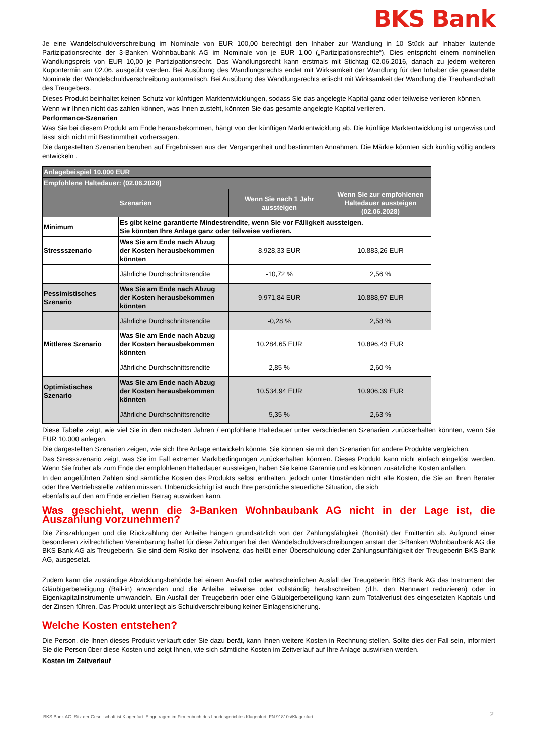BKS Bank
Je eine Wandelschuldverschreibung im Nominale von EUR 100,00 berechtigt den Inhaber zur Wandlung in 10 Stück auf Inhaber lautende Partizipationsrechte der 3-Banken Wohnbaubank AG im Nominale von je EUR 1,00 („Partizipationsrechte“). Dies entspricht einem nominellen Wandlungspreis von EUR 10,00 je Partizipationsrecht. Das Wandlungsrecht kann erstmals mit Stichtag 02.06.2016, danach zu jedem weiteren Kupontermin am 02.06. ausgeübt werden. Bei Ausübung des Wandlungsrechts endet mit Wirksamkeit der Wandlung für den Inhaber die gewandelte Nominale der Wandelschuldverschreibung automatisch. Bei Ausübung des Wandlungsrechts erlischt mit Wirksamkeit der Wandlung die Treuhandschaft des Treugebers.
Dieses Produkt beinhaltet keinen Schutz vor künftigen Marktentwicklungen, sodass Sie das angelegte Kapital ganz oder teilweise verlieren können.
Wenn wir Ihnen nicht das zahlen können, was Ihnen zusteht, könnten Sie das gesamte angelegte Kapital verlieren.
Performance-Szenarien
Was Sie bei diesem Produkt am Ende herausbekommen, hängt von der künftigen Marktentwicklung ab. Die künftige Marktentwicklung ist ungewiss und lässt sich nicht mit Bestimmtheit vorhersagen.
Die dargestellten Szenarien beruhen auf Ergebnissen aus der Vergangenheit und bestimmten Annahmen. Die Märkte könnten sich künftig völlig anders entwickeln .
| Anlagebeispiel 10.000 EUR | | | |
| --- | --- | --- | --- |
| Empfohlene Haltedauer: (02.06.2028) | | | |
| Szenarien | | Wenn Sie nach 1 Jahr aussteigen | Wenn Sie zur empfohlenen Haltedauer aussteigen (02.06.2028) |
| Minimum | Es gibt keine garantierte Mindestrendite, wenn Sie vor Fälligkeit aussteigen. Sie könnten Ihre Anlage ganz oder teilweise verlieren. | | |
| Stressszenario | Was Sie am Ende nach Abzug der Kosten herausbekommen könnten | 8.928,33 EUR | 10.883,26 EUR |
| | Jährliche Durchschnittsrendite | -10,72 % | 2,56 % |
| Pessimistisches Szenario | Was Sie am Ende nach Abzug der Kosten herausbekommen könnten | 9.971,84 EUR | 10.888,97 EUR |
| | Jährliche Durchschnittsrendite | -0,28 % | 2,58 % |
| Mittleres Szenario | Was Sie am Ende nach Abzug der Kosten herausbekommen könnten | 10.284,65 EUR | 10.896,43 EUR |
| | Jährliche Durchschnittsrendite | 2,85 % | 2,60 % |
| Optimistisches Szenario | Was Sie am Ende nach Abzug der Kosten herausbekommen könnten | 10.534,94 EUR | 10.906,39 EUR |
| | Jährliche Durchschnittsrendite | 5,35 % | 2,63 % |
Diese Tabelle zeigt, wie viel Sie in den nächsten Jahren / empfohlene Haltedauer unter verschiedenen Szenarien zurückerhalten könnten, wenn Sie EUR 10.000 anlegen.
Die dargestellten Szenarien zeigen, wie sich Ihre Anlage entwickeln könnte. Sie können sie mit den Szenarien für andere Produkte vergleichen.
Das Stressszenario zeigt, was Sie im Fall extremer Marktbedingungen zurückerhalten könnten. Dieses Produkt kann nicht einfach eingelöst werden. Wenn Sie früher als zum Ende der empfohlenen Haltedauer aussteigen, haben Sie keine Garantie und es können zusätzliche Kosten anfallen.
In den angeführten Zahlen sind sämtliche Kosten des Produkts selbst enthalten, jedoch unter Umständen nicht alle Kosten, die Sie an Ihren Berater oder Ihre Vertriebsstelle zahlen müssen. Unberücksichtigt ist auch Ihre persönliche steuerliche Situation, die sich
ebenfalls auf den am Ende erzielten Betrag auswirken kann.
Was geschieht, wenn die 3-Banken Wohnbaubank AG nicht in der Lage ist, die Auszahlung vorzunehmen?
Die Zinszahlungen und die Rückzahlung der Anleihe hängen grundsätzlich von der Zahlungsfähigkeit (Bonität) der Emittentin ab. Aufgrund einer besonderen zivilrechtlichen Vereinbarung haftet für diese Zahlungen bei den Wandelschuldverschreibungen anstatt der 3-Banken Wohnbaubank AG die BKS Bank AG als Treugeberin. Sie sind dem Risiko der Insolvenz, das heißt einer Überschuldung oder Zahlungsunfähigkeit der Treugeberin BKS Bank AG, ausgesetzt.
Zudem kann die zuständige Abwicklungsbehörde bei einem Ausfall oder wahrscheinlichen Ausfall der Treugeberin BKS Bank AG das Instrument der Gläubigerbeteiligung (Bail-in) anwenden und die Anleihe teilweise oder vollständig herabschreiben (d.h. den Nennwert reduzieren) oder in Eigenkapitalinstrumente umwandeln. Ein Ausfall der Treugeberin oder eine Gläubigerbeteiligung kann zum Totalverlust des eingesetzten Kapitals und der Zinsen führen. Das Produkt unterliegt als Schuldverschreibung keiner Einlagensicherung.
Welche Kosten entstehen?
Die Person, die Ihnen dieses Produkt verkauft oder Sie dazu berät, kann Ihnen weitere Kosten in Rechnung stellen. Sollte dies der Fall sein, informiert Sie die Person über diese Kosten und zeigt Ihnen, wie sich sämtliche Kosten im Zeitverlauf auf Ihre Anlage auswirken werden.
Kosten im Zeitverlauf
BKS Bank AG. Sitz der Gesellschaft ist Klagenfurt. Eingetragen im Firmenbuch des Landesgerichtes Klagenfurt, FN 91810s/Klagenfurt.
2